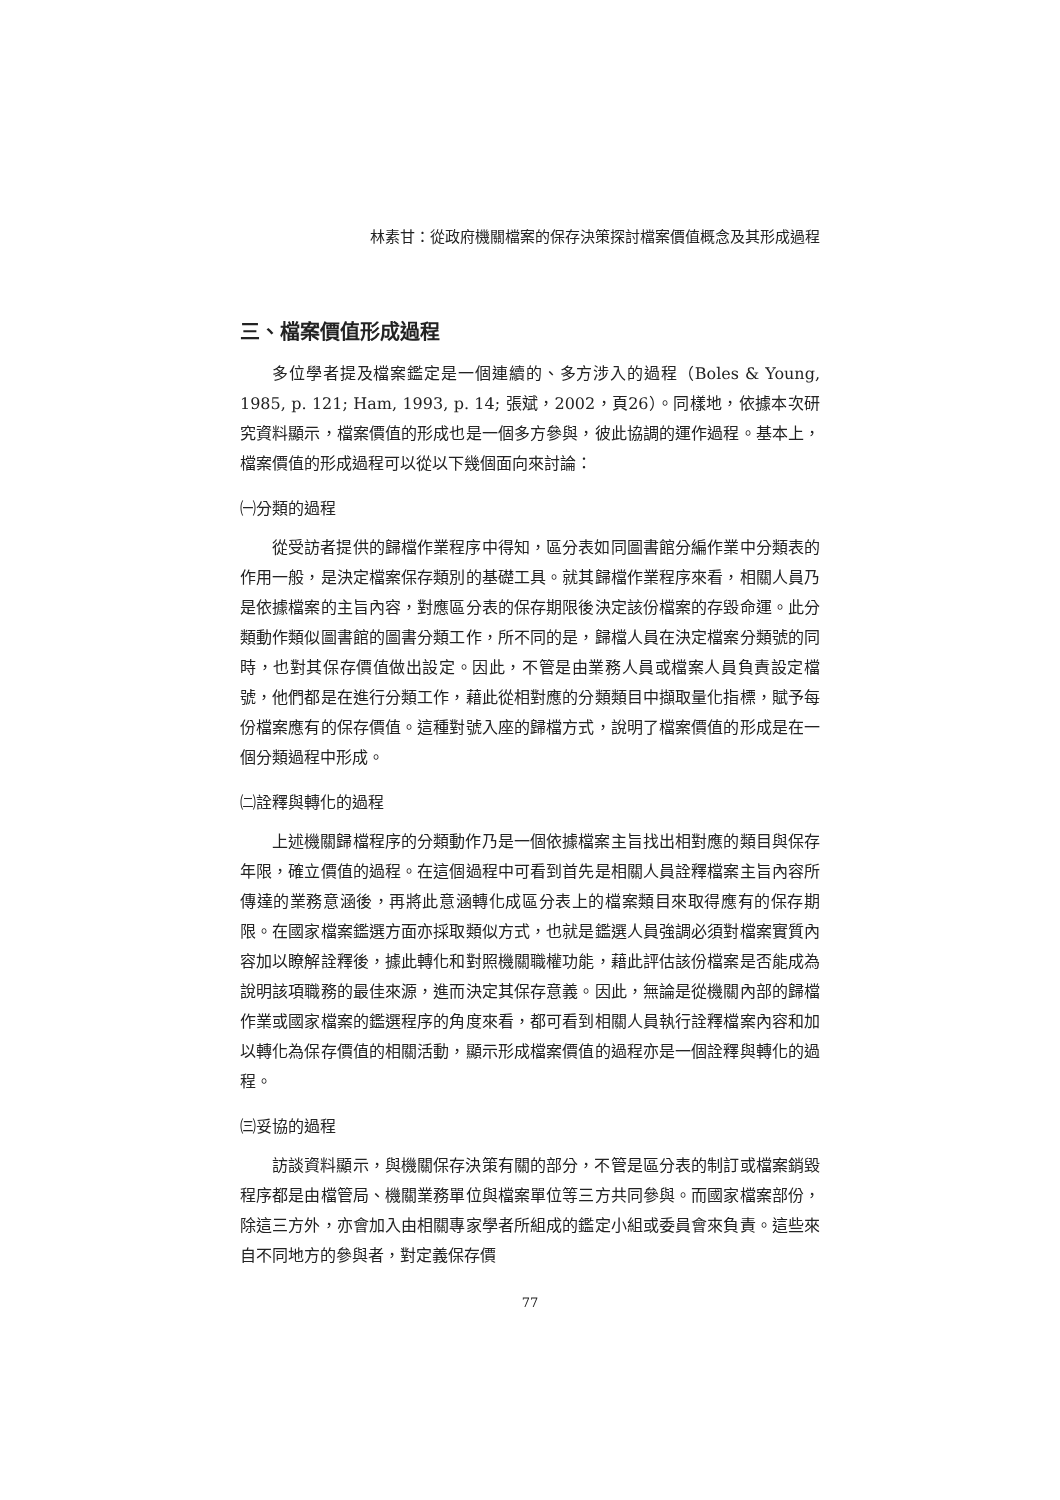林素甘：從政府機關檔案的保存決策探討檔案價值概念及其形成過程
三、檔案價值形成過程
多位學者提及檔案鑑定是一個連續的、多方涉入的過程（Boles & Young, 1985, p. 121; Ham, 1993, p. 14; 張斌，2002，頁26）。同樣地，依據本次研究資料顯示，檔案價值的形成也是一個多方參與，彼此協調的運作過程。基本上，檔案價值的形成過程可以從以下幾個面向來討論：
㈠分類的過程
從受訪者提供的歸檔作業程序中得知，區分表如同圖書館分編作業中分類表的作用一般，是決定檔案保存類別的基礎工具。就其歸檔作業程序來看，相關人員乃是依據檔案的主旨內容，對應區分表的保存期限後決定該份檔案的存毀命運。此分類動作類似圖書館的圖書分類工作，所不同的是，歸檔人員在決定檔案分類號的同時，也對其保存價值做出設定。因此，不管是由業務人員或檔案人員負責設定檔號，他們都是在進行分類工作，藉此從相對應的分類類目中擷取量化指標，賦予每份檔案應有的保存價值。這種對號入座的歸檔方式，說明了檔案價值的形成是在一個分類過程中形成。
㈡詮釋與轉化的過程
上述機關歸檔程序的分類動作乃是一個依據檔案主旨找出相對應的類目與保存年限，確立價值的過程。在這個過程中可看到首先是相關人員詮釋檔案主旨內容所傳達的業務意涵後，再將此意涵轉化成區分表上的檔案類目來取得應有的保存期限。在國家檔案鑑選方面亦採取類似方式，也就是鑑選人員強調必須對檔案實質內容加以瞭解詮釋後，據此轉化和對照機關職權功能，藉此評估該份檔案是否能成為說明該項職務的最佳來源，進而決定其保存意義。因此，無論是從機關內部的歸檔作業或國家檔案的鑑選程序的角度來看，都可看到相關人員執行詮釋檔案內容和加以轉化為保存價值的相關活動，顯示形成檔案價值的過程亦是一個詮釋與轉化的過程。
㈢妥協的過程
訪談資料顯示，與機關保存決策有關的部分，不管是區分表的制訂或檔案銷毀程序都是由檔管局、機關業務單位與檔案單位等三方共同參與。而國家檔案部份，除這三方外，亦會加入由相關專家學者所組成的鑑定小組或委員會來負責。這些來自不同地方的參與者，對定義保存價
77